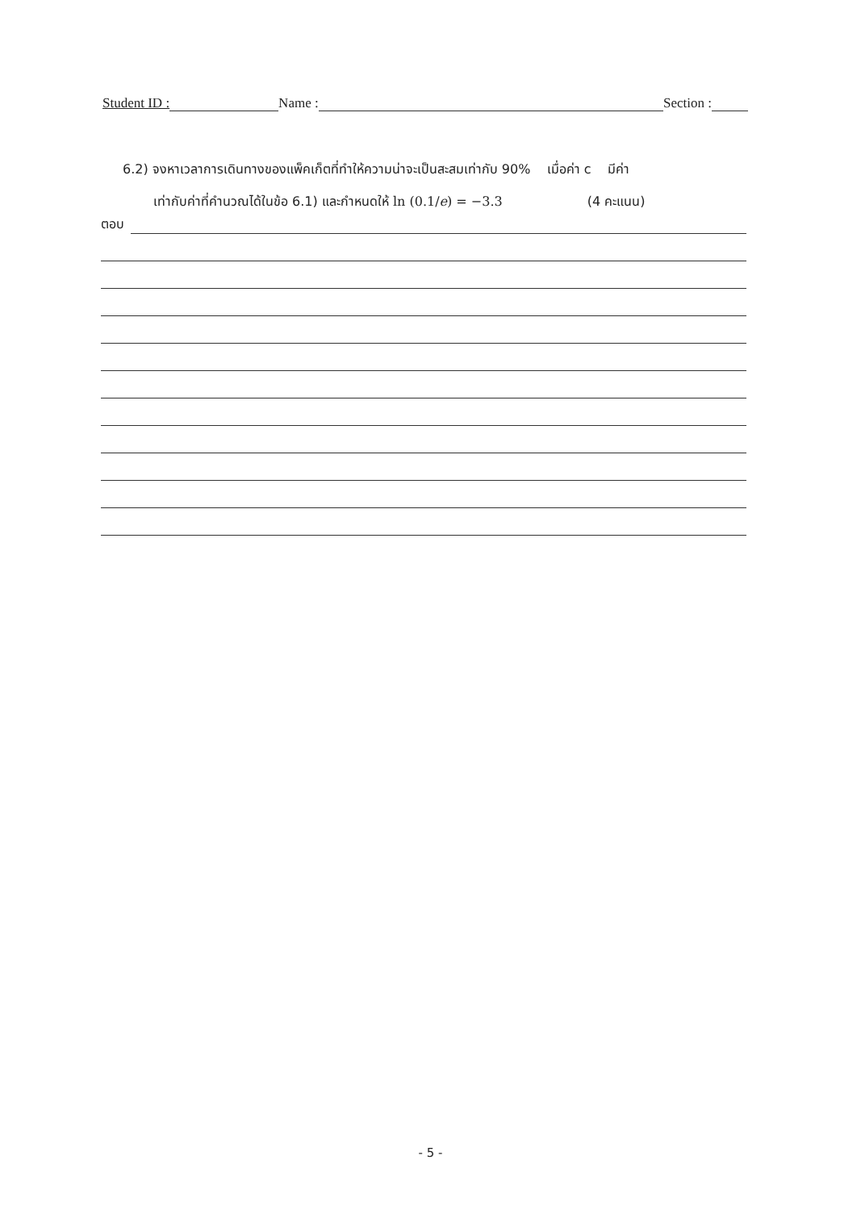Student ID :
Name :
Section :
6.2) จงหาเวลาการเดินทางของแพ็คเก็ตที่ทำให้ความน่าจะเป็นสะสมเท่ากับ 90% เมื่อค่า c มีค่า
เท่ากับค่าที่คำนวณได้ในข้อ 6.1) และกำหนดให้ ln (0.1/e) = −3.3 (4 คะแนน)
ตอบ
- 5 -